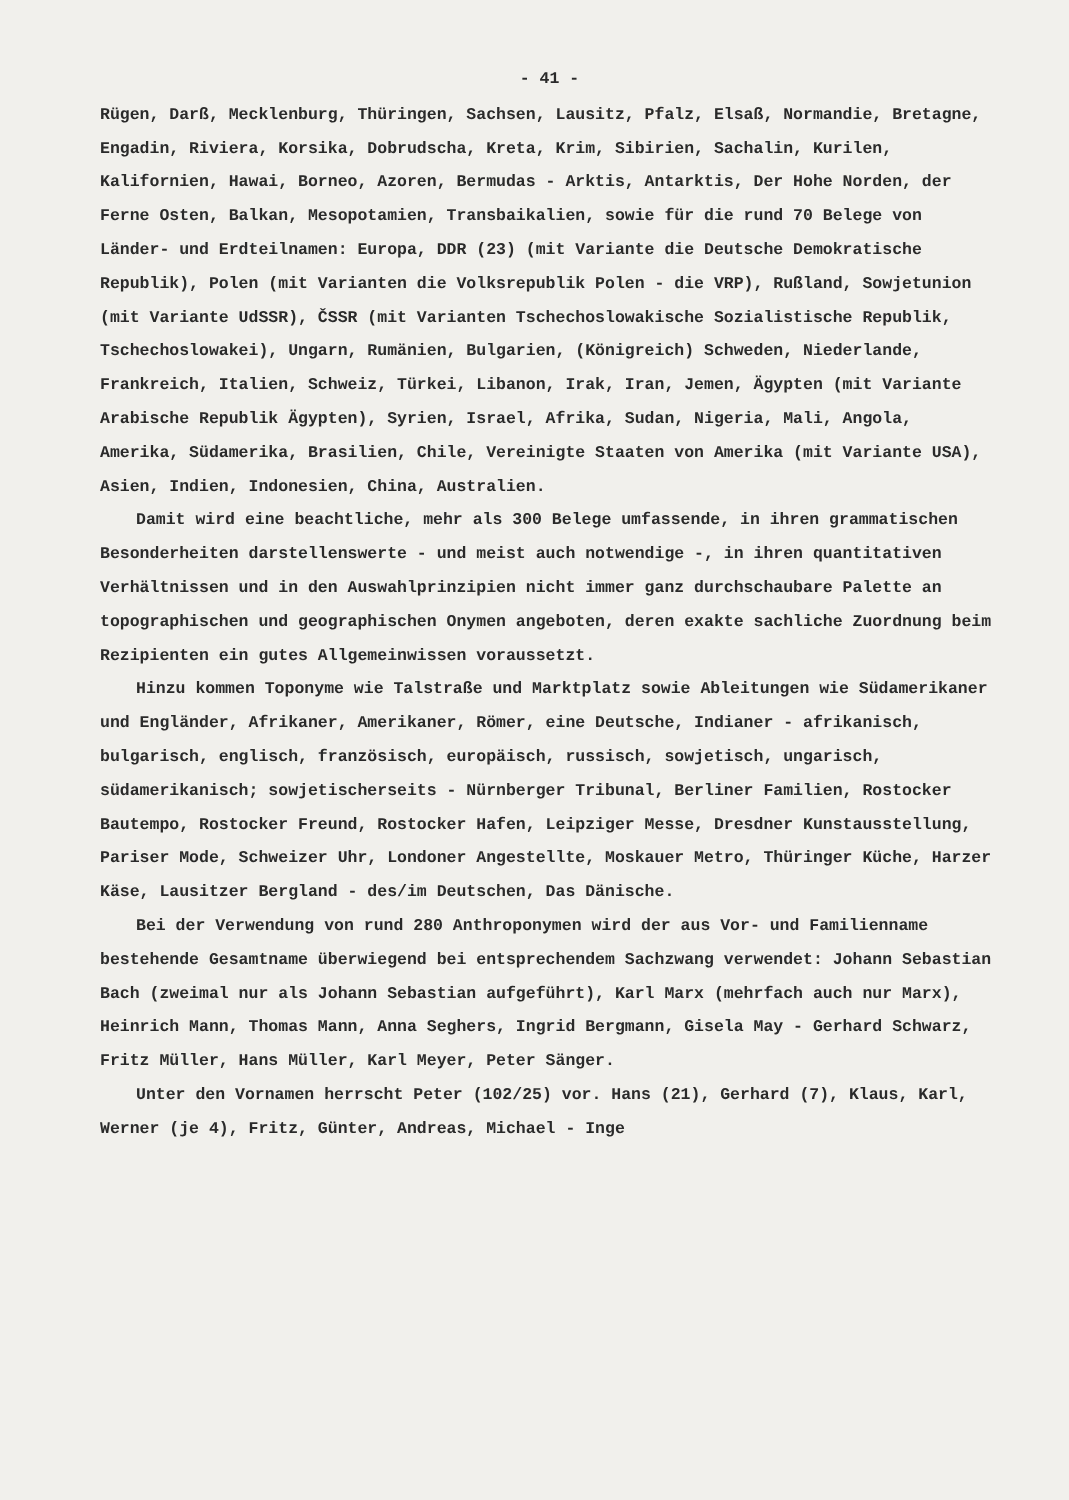- 41 -
Rügen, Darß, Mecklenburg, Thüringen, Sachsen, Lausitz, Pfalz, Elsaß, Normandie, Bretagne, Engadin, Riviera, Korsika, Dobrudscha, Kreta, Krim, Sibirien, Sachalin, Kurilen, Kalifornien, Hawai, Borneo, Azoren, Bermudas - Arktis, Antarktis, Der Hohe Norden, der Ferne Osten, Balkan, Mesopotamien, Transbaikalien, sowie für die rund 70 Belege von Länder- und Erdteilnamen: Europa, DDR (23) (mit Variante die Deutsche Demokratische Republik), Polen (mit Varianten die Volksrepublik Polen - die VRP), Rußland, Sowjetunion (mit Variante UdSSR), ČSSR (mit Varianten Tschechoslowakische Sozialistische Republik, Tschechoslowakei), Ungarn, Rumänien, Bulgarien, (Königreich) Schweden, Niederlande, Frankreich, Italien, Schweiz, Türkei, Libanon, Irak, Iran, Jemen, Ägypten (mit Variante Arabische Republik Ägypten), Syrien, Israel, Afrika, Sudan, Nigeria, Mali, Angola, Amerika, Südamerika, Brasilien, Chile, Vereinigte Staaten von Amerika (mit Variante USA), Asien, Indien, Indonesien, China, Australien.
Damit wird eine beachtliche, mehr als 300 Belege umfassende, in ihren grammatischen Besonderheiten darstellenswerte - und meist auch notwendige -, in ihren quantitativen Verhältnissen und in den Auswahlprinzipien nicht immer ganz durchschaubare Palette an topographischen und geographischen Onymen angeboten, deren exakte sachliche Zuordnung beim Rezipienten ein gutes Allgemeinwissen voraussetzt.
Hinzu kommen Toponyme wie Talstraße und Marktplatz sowie Ableitungen wie Südamerikaner und Engländer, Afrikaner, Amerikaner, Römer, eine Deutsche, Indianer - afrikanisch, bulgarisch, englisch, französisch, europäisch, russisch, sowjetisch, ungarisch, südamerikanisch; sowjetischerseits - Nürnberger Tribunal, Berliner Familien, Rostocker Bautempo, Rostocker Freund, Rostocker Hafen, Leipziger Messe, Dresdner Kunstausstellung, Pariser Mode, Schweizer Uhr, Londoner Angestellte, Moskauer Metro, Thüringer Küche, Harzer Käse, Lausitzer Bergland - des/im Deutschen, Das Dänische.
Bei der Verwendung von rund 280 Anthroponymen wird der aus Vor- und Familienname bestehende Gesamtname überwiegend bei entsprechendem Sachzwang verwendet: Johann Sebastian Bach (zweimal nur als Johann Sebastian aufgeführt), Karl Marx (mehrfach auch nur Marx), Heinrich Mann, Thomas Mann, Anna Seghers, Ingrid Bergmann, Gisela May - Gerhard Schwarz, Fritz Müller, Hans Müller, Karl Meyer, Peter Sänger.
Unter den Vornamen herrscht Peter (102/25) vor. Hans (21), Gerhard (7), Klaus, Karl, Werner (je 4), Fritz, Günter, Andreas, Michael - Inge